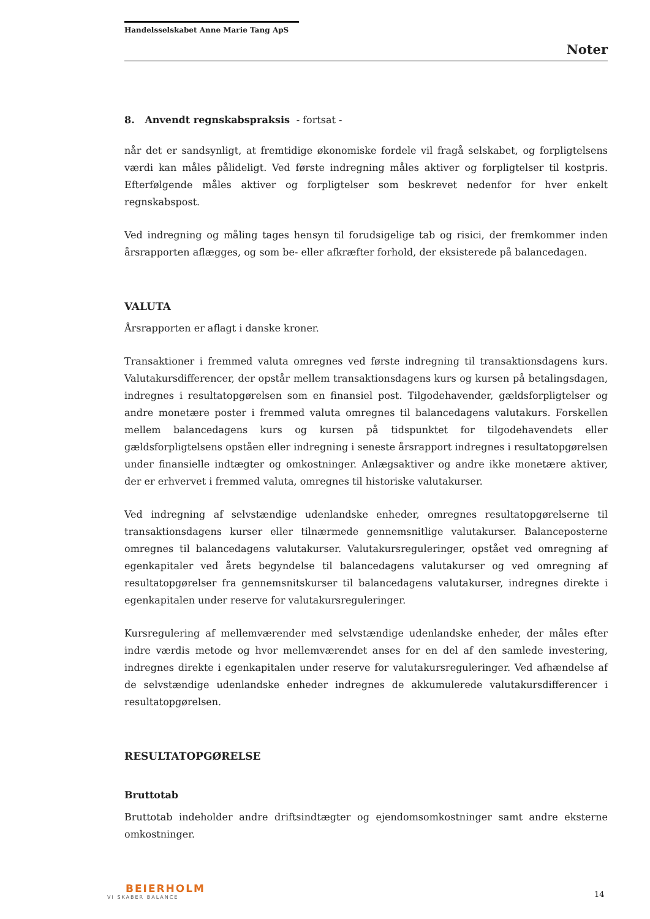Handelsselskabet Anne Marie Tang ApS
Noter
8. Anvendt regnskabspraksis - fortsat -
når det er sandsynligt, at fremtidige økonomiske fordele vil fragå selskabet, og forpligtelsens værdi kan måles pålideligt. Ved første indregning måles aktiver og forpligtelser til kostpris. Efterfølgende måles aktiver og forpligtelser som beskrevet nedenfor for hver enkelt regnskabspost.
Ved indregning og måling tages hensyn til forudsigelige tab og risici, der fremkommer inden årsrapporten aflægges, og som be- eller afkræfter forhold, der eksisterede på balancedagen.
VALUTA
Årsrapporten er aflagt i danske kroner.
Transaktioner i fremmed valuta omregnes ved første indregning til transaktionsdagens kurs. Valutakursdifferencer, der opstår mellem transaktionsdagens kurs og kursen på betalingsdagen, indregnes i resultatopgørelsen som en finansiel post. Tilgodehavender, gældsforpligtelser og andre monetære poster i fremmed valuta omregnes til balancedagens valutakurs. Forskellen mellem balancedagens kurs og kursen på tidspunktet for tilgodehavendets eller gældsforpligtelsens opståen eller indregning i seneste årsrapport indregnes i resultatopgørelsen under finansielle indtægter og omkostninger. Anlægsaktiver og andre ikke monetære aktiver, der er erhvervet i fremmed valuta, omregnes til historiske valutakurser.
Ved indregning af selvstændige udenlandske enheder, omregnes resultatopgørelserne til transaktionsdagens kurser eller tilnærmede gennemsnitlige valutakurser. Balanceposterne omregnes til balancedagens valutakurser. Valutakursreguleringer, opstået ved omregning af egenkapitaler ved årets begyndelse til balancedagens valutakurser og ved omregning af resultatopgørelser fra gennemsnitskurser til balancedagens valutakurser, indregnes direkte i egenkapitalen under reserve for valutakursreguleringer.
Kursregulering af mellemværender med selvstændige udenlandske enheder, der måles efter indre værdis metode og hvor mellemværendet anses for en del af den samlede investering, indregnes direkte i egenkapitalen under reserve for valutakursreguleringer. Ved afhændelse af de selvstændige udenlandske enheder indregnes de akkumulerede valutakursdifferencer i resultatopgørelsen.
RESULTATOPGØRELSE
Bruttotab
Bruttotab indeholder andre driftsindtægter og ejendomsomkostninger samt andre eksterne omkostninger.
BEIERHOLM
VI SKABER BALANCE
14